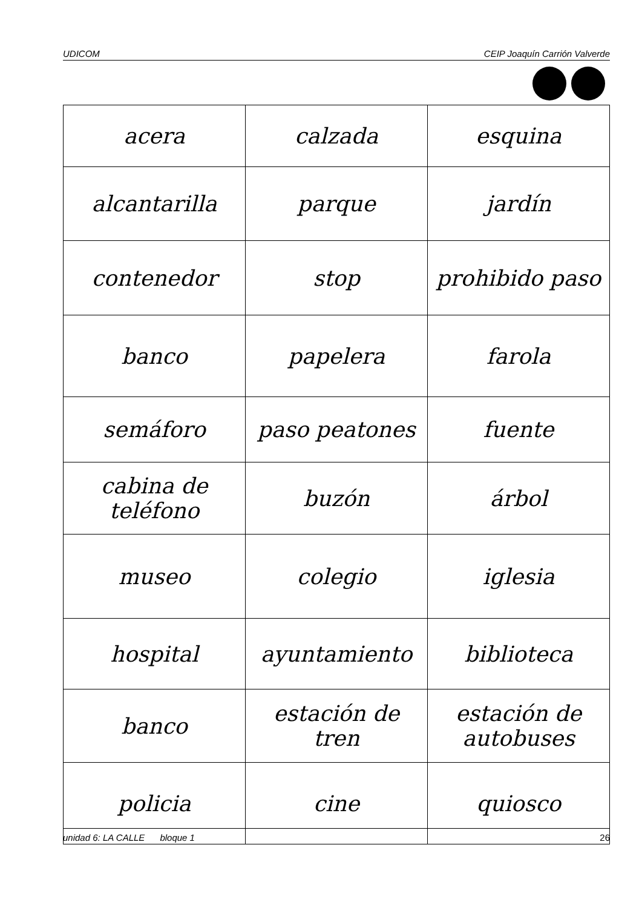UDICOM CEIP Joaquín Carrión Valverde
| acera | calzada | esquina |
| alcantarilla | parque | jardín |
| contenedor | stop | prohibido paso |
| banco | papelera | farola |
| semáforo | paso peatones | fuente |
| cabina de teléfono | buzón | árbol |
| museo | colegio | iglesia |
| hospital | ayuntamiento | biblioteca |
| banco | estación de tren | estación de autobuses |
| policia | cine | quiosco |
unidad 6: LA CALLE bloque 1 26